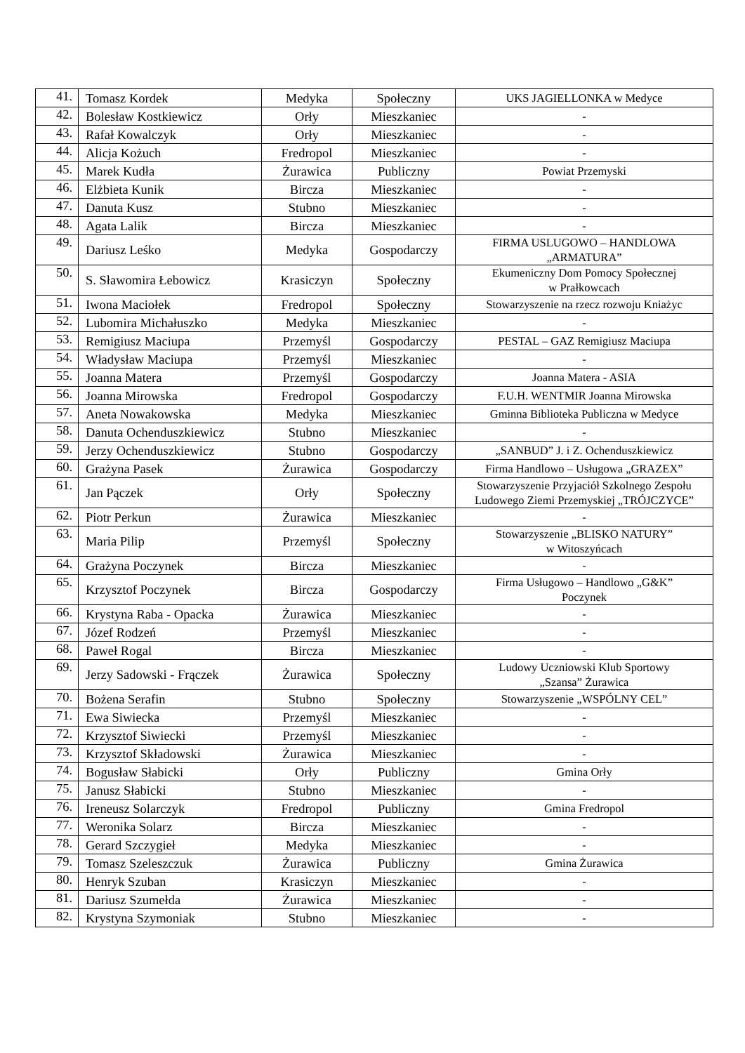| 41. | Tomasz Kordek | Medyka | Społeczny | UKS JAGIELLONKA w Medyce |
| 42. | Bolesław Kostkiewicz | Orły | Mieszkaniec | - |
| 43. | Rafał Kowalczyk | Orły | Mieszkaniec | - |
| 44. | Alicja Kożuch | Fredropol | Mieszkaniec | - |
| 45. | Marek Kudła | Żurawica | Publiczny | Powiat Przemyski |
| 46. | Elżbieta Kunik | Bircza | Mieszkaniec | - |
| 47. | Danuta Kusz | Stubno | Mieszkaniec | - |
| 48. | Agata Lalik | Bircza | Mieszkaniec | - |
| 49. | Dariusz Leśko | Medyka | Gospodarczy | FIRMA USLUGOWO – HANDLOWA „ARMATURA” |
| 50. | S. Sławomira Łebowicz | Krasiczyn | Społeczny | Ekumeniczny Dom Pomocy Społecznej w Prałkowcach |
| 51. | Iwona Maciołek | Fredropol | Społeczny | Stowarzyszenie na rzecz rozwoju Kniażyc |
| 52. | Lubomira Michałuszko | Medyka | Mieszkaniec | - |
| 53. | Remigiusz Maciupa | Przemyśl | Gospodarczy | PESTAL – GAZ Remigiusz Maciupa |
| 54. | Władysław Maciupa | Przemyśl | Mieszkaniec | - |
| 55. | Joanna Matera | Przemyśl | Gospodarczy | Joanna Matera - ASIA |
| 56. | Joanna Mirowska | Fredropol | Gospodarczy | F.U.H. WENTMIR Joanna Mirowska |
| 57. | Aneta Nowakowska | Medyka | Mieszkaniec | Gminna Biblioteka Publiczna w Medyce |
| 58. | Danuta Ochenduszkiewicz | Stubno | Mieszkaniec | - |
| 59. | Jerzy Ochenduszkiewicz | Stubno | Gospodarczy | „SANBUD” J. i Z. Ochenduszkiewicz |
| 60. | Grażyna Pasek | Żurawica | Gospodarczy | Firma Handlowo – Usługowa „GRAZEX” |
| 61. | Jan Pączek | Orły | Społeczny | Stowarzyszenie Przyjaciół Szkolnego Zespołu Ludowego Ziemi Przemyskiej „TRÓJCZYCE” |
| 62. | Piotr Perkun | Żurawica | Mieszkaniec | - |
| 63. | Maria Pilip | Przemyśl | Społeczny | Stowarzyszenie „BLISKO NATURY” w Witoszyńcach |
| 64. | Grażyna Poczynek | Bircza | Mieszkaniec | - |
| 65. | Krzysztof Poczynek | Bircza | Gospodarczy | Firma Usługowo – Handlowo „G&K” Poczynek |
| 66. | Krystyna Raba - Opacka | Żurawica | Mieszkaniec | - |
| 67. | Józef Rodzeń | Przemyśl | Mieszkaniec | - |
| 68. | Paweł Rogal | Bircza | Mieszkaniec | - |
| 69. | Jerzy Sadowski - Frączek | Żurawica | Społeczny | Ludowy Uczniowski Klub Sportowy „Szansa” Żurawica |
| 70. | Bożena Serafin | Stubno | Społeczny | Stowarzyszenie „WSPÓLNY CEL” |
| 71. | Ewa Siwiecka | Przemyśl | Mieszkaniec | - |
| 72. | Krzysztof Siwiecki | Przemyśl | Mieszkaniec | - |
| 73. | Krzysztof Składowski | Żurawica | Mieszkaniec | - |
| 74. | Bogusław Słabicki | Orły | Publiczny | Gmina Orły |
| 75. | Janusz Słabicki | Stubno | Mieszkaniec | - |
| 76. | Ireneusz Solarczyk | Fredropol | Publiczny | Gmina Fredropol |
| 77. | Weronika Solarz | Bircza | Mieszkaniec | - |
| 78. | Gerard Szczygieł | Medyka | Mieszkaniec | - |
| 79. | Tomasz Szeleszczuk | Żurawica | Publiczny | Gmina Żurawica |
| 80. | Henryk Szuban | Krasiczyn | Mieszkaniec | - |
| 81. | Dariusz Szumełda | Żurawica | Mieszkaniec | - |
| 82. | Krystyna Szymoniak | Stubno | Mieszkaniec | - |